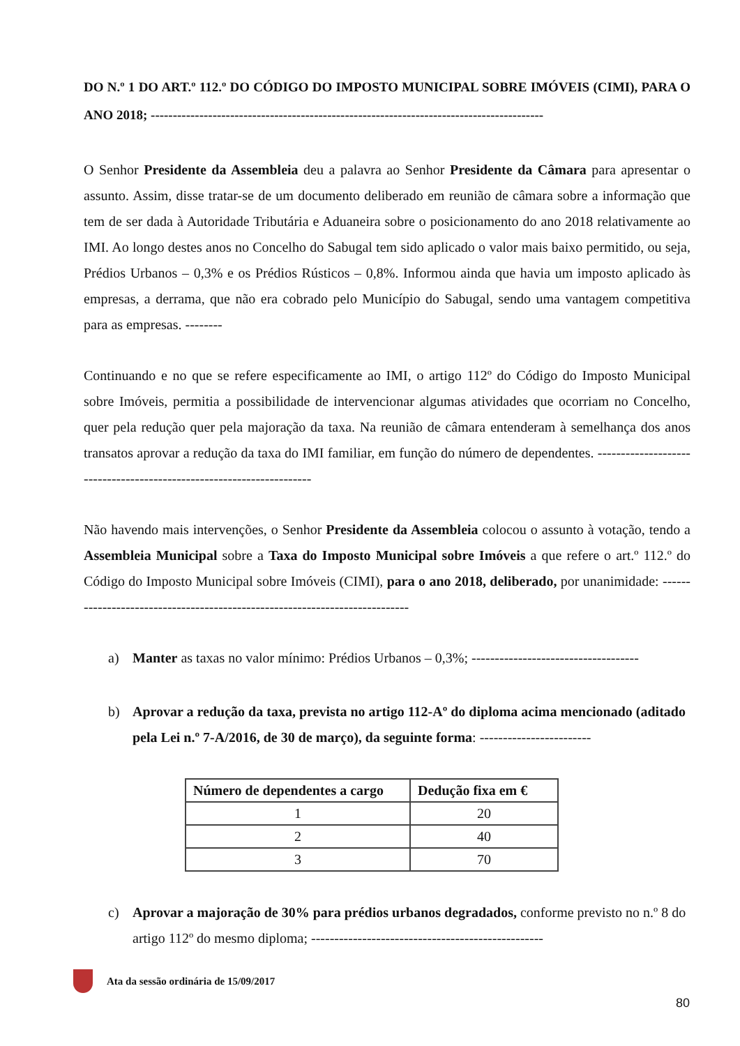DO N.º 1 DO ART.º 112.º DO CÓDIGO DO IMPOSTO MUNICIPAL SOBRE IMÓVEIS (CIMI), PARA O ANO 2018; -----------------------------------------------------------------------------------------
O Senhor Presidente da Assembleia deu a palavra ao Senhor Presidente da Câmara para apresentar o assunto. Assim, disse tratar-se de um documento deliberado em reunião de câmara sobre a informação que tem de ser dada à Autoridade Tributária e Aduaneira sobre o posicionamento do ano 2018 relativamente ao IMI. Ao longo destes anos no Concelho do Sabugal tem sido aplicado o valor mais baixo permitido, ou seja, Prédios Urbanos – 0,3% e os Prédios Rústicos – 0,8%. Informou ainda que havia um imposto aplicado às empresas, a derrama, que não era cobrado pelo Município do Sabugal, sendo uma vantagem competitiva para as empresas. --------
Continuando e no que se refere especificamente ao IMI, o artigo 112º do Código do Imposto Municipal sobre Imóveis, permitia a possibilidade de intervencionar algumas atividades que ocorriam no Concelho, quer pela redução quer pela majoração da taxa. Na reunião de câmara entenderam à semelhança dos anos transatos aprovar a redução da taxa do IMI familiar, em função do número de dependentes. ---------------------------------------------------------------------
Não havendo mais intervenções, o Senhor Presidente da Assembleia colocou o assunto à votação, tendo a Assembleia Municipal sobre a Taxa do Imposto Municipal sobre Imóveis a que refere o art.º 112.º do Código do Imposto Municipal sobre Imóveis (CIMI), para o ano 2018, deliberado, por unanimidade: ----------------------------------------------------------------------------
a) Manter as taxas no valor mínimo: Prédios Urbanos – 0,3%; ------------------------------------
b) Aprovar a redução da taxa, prevista no artigo 112-Aº do diploma acima mencionado (aditado pela Lei n.º 7-A/2016, de 30 de março), da seguinte forma: ------------------------
| Número de dependentes a cargo | Dedução fixa em € |
| --- | --- |
| 1 | 20 |
| 2 | 40 |
| 3 | 70 |
c) Aprovar a majoração de 30% para prédios urbanos degradados, conforme previsto no n.º 8 do artigo 112º do mesmo diploma; --------------------------------------------------
Ata da sessão ordinária de 15/09/2017
80